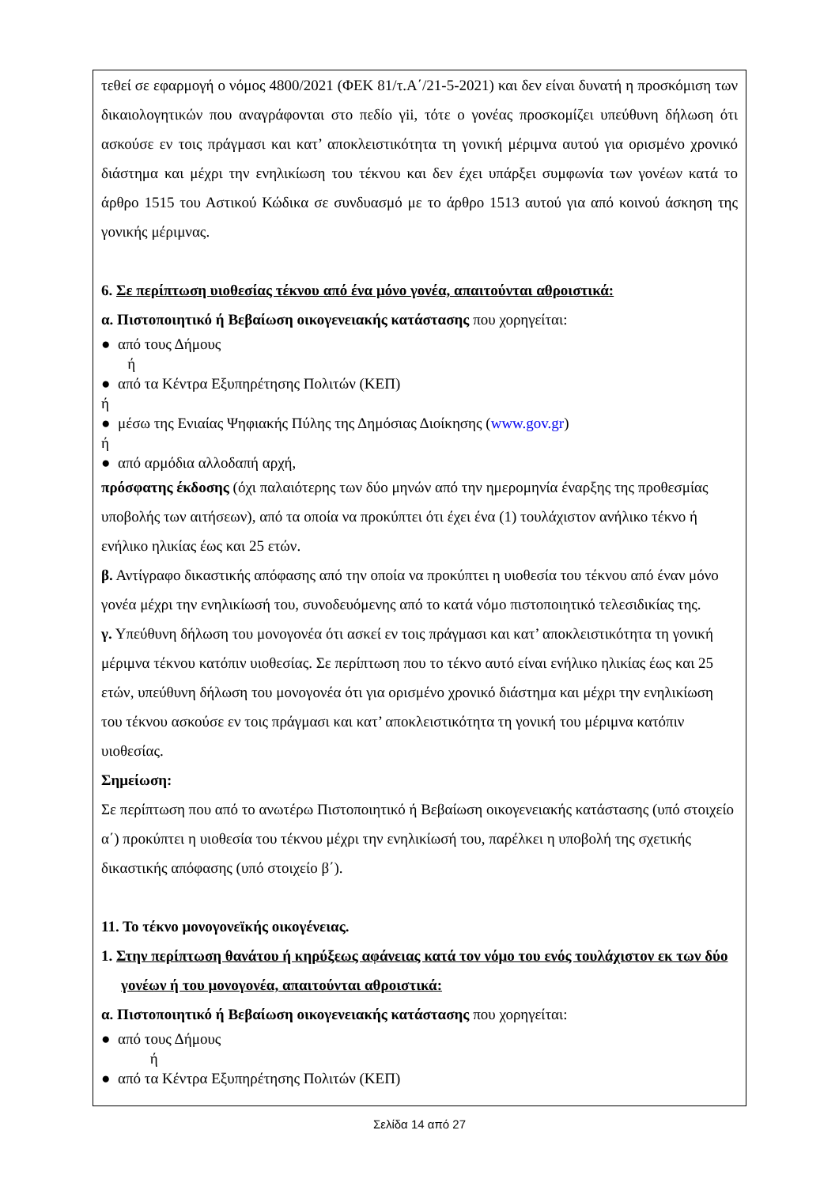τεθεί σε εφαρμογή ο νόμος 4800/2021 (ΦΕΚ 81/τ.Α΄/21-5-2021) και δεν είναι δυνατή η προσκόμιση των δικαιολογητικών που αναγράφονται στο πεδίο γii, τότε ο γονέας προσκομίζει υπεύθυνη δήλωση ότι ασκούσε εν τοις πράγμασι και κατ’ αποκλειστικότητα τη γονική μέριμνα αυτού για ορισμένο χρονικό διάστημα και μέχρι την ενηλικίωση του τέκνου και δεν έχει υπάρξει συμφωνία των γονέων κατά το άρθρο 1515 του Αστικού Κώδικα σε συνδυασμό με το άρθρο 1513 αυτού για από κοινού άσκηση της γονικής μέριμνας.
6. Σε περίπτωση υιοθεσίας τέκνου από ένα μόνο γονέα, απαιτούνται αθροιστικά:
α. Πιστοποιητικό ή Βεβαίωση οικογενειακής κατάστασης που χορηγείται:
● από τους Δήμους
ή
● από τα Κέντρα Εξυπηρέτησης Πολιτών (ΚΕΠ)
ή
● μέσω της Ενιαίας Ψηφιακής Πύλης της Δημόσιας Διοίκησης (www.gov.gr)
ή
● από αρμόδια αλλοδαπή αρχή,
πρόσφατης έκδοσης (όχι παλαιότερης των δύο μηνών από την ημερομηνία έναρξης της προθεσμίας υποβολής των αιτήσεων), από τα οποία να προκύπτει ότι έχει ένα (1) τουλάχιστον ανήλικο τέκνο ή ενήλικο ηλικίας έως και 25 ετών.
β. Αντίγραφο δικαστικής απόφασης από την οποία να προκύπτει η υιοθεσία του τέκνου από έναν μόνο γονέα μέχρι την ενηλικίωσή του, συνοδευόμενης από το κατά νόμο πιστοποιητικό τελεσιδικίας της.
γ. Υπεύθυνη δήλωση του μονογονέα ότι ασκεί εν τοις πράγμασι και κατ’ αποκλειστικότητα τη γονική μέριμνα τέκνου κατόπιν υιοθεσίας. Σε περίπτωση που το τέκνο αυτό είναι ενήλικο ηλικίας έως και 25 ετών, υπεύθυνη δήλωση του μονογονέα ότι για ορισμένο χρονικό διάστημα και μέχρι την ενηλικίωση του τέκνου ασκούσε εν τοις πράγμασι και κατ’ αποκλειστικότητα τη γονική του μέριμνα κατόπιν υιοθεσίας.
Σημείωση:
Σε περίπτωση που από το ανωτέρω Πιστοποιητικό ή Βεβαίωση οικογενειακής κατάστασης (υπό στοιχείο α΄) προκύπτει η υιοθεσία του τέκνου μέχρι την ενηλικίωσή του, παρέλκει η υποβολή της σχετικής δικαστικής απόφασης (υπό στοιχείο β΄).
11. Το τέκνο μονογονεϊκής οικογένειας.
1. Στην περίπτωση θανάτου ή κηρύξεως αφάνειας κατά τον νόμο του ενός τουλάχιστον εκ των δύο γονέων ή του μονογονέα, απαιτούνται αθροιστικά:
α. Πιστοποιητικό ή Βεβαίωση οικογενειακής κατάστασης που χορηγείται:
● από τους Δήμους
ή
● από τα Κέντρα Εξυπηρέτησης Πολιτών (ΚΕΠ)
Σελίδα 14 από 27